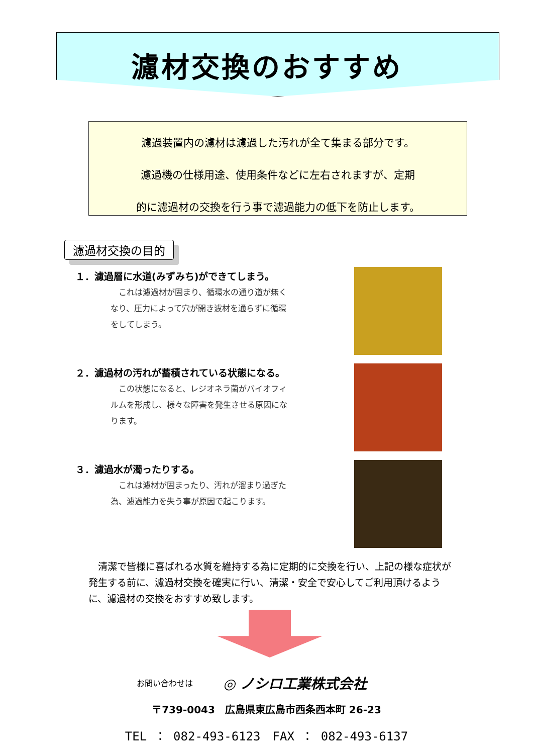濾材交換のおすすめ
濾過装置内の濾材は濾過した汚れが全て集まる部分です。
濾過機の仕様用途、使用条件などに左右されますが、定期
的に濾過材の交換を行う事で濾過能力の低下を防止します。
濾過材交換の目的
１．濾過層に水道(みずみち)ができてしまう。
これは濾過材が固まり、循環水の通り道が無くなり、圧力によって穴が開き濾材を通らずに循環をしてしまう。
２．濾過材の汚れが蓄積されている状態になる。
この状態になると、レジオネラ菌がバイオフィルムを形成し、様々な障害を発生させる原因になります。
３．濾過水が濁ったりする。
これは濾材が固まったり、汚れが溜まり過ぎた為、濾過能力を失う事が原因で起こります。
清潔で皆様に喜ばれる水質を維持する為に定期的に交換を行い、上記の様な症状が発生する前に、濾過材交換を確実に行い、清潔・安全で安心してご利用頂けるように、濾過材の交換をおすすめ致します。
お問い合わせは ◎ ノシロ工業株式会社
〒739-0043　広島県東広島市西条西本町 26-23
TEL ： 082-493-6123　FAX ： 082-493-6137